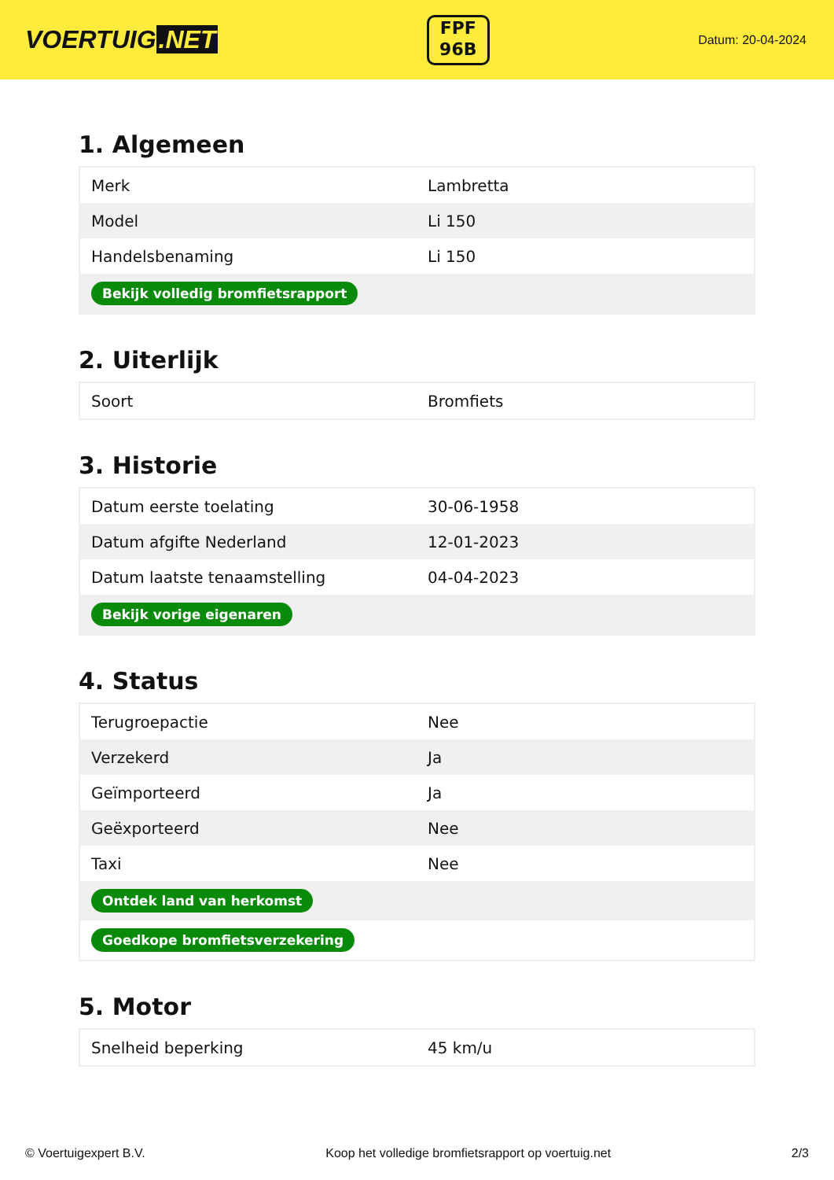VOERTUIG.NET
FPF
96B
Datum: 20-04-2024
1. Algemeen
| Merk | Lambretta |
| Model | Li 150 |
| Handelsbenaming | Li 150 |
| Bekijk volledig bromfietsrapport | |
2. Uiterlijk
| Soort | Bromfiets |
3. Historie
| Datum eerste toelating | 30-06-1958 |
| Datum afgifte Nederland | 12-01-2023 |
| Datum laatste tenaamstelling | 04-04-2023 |
| Bekijk vorige eigenaren | |
4. Status
| Terugroepactie | Nee |
| Verzekerd | Ja |
| Geïmporteerd | Ja |
| Geëxporteerd | Nee |
| Taxi | Nee |
| Ontdek land van herkomst | |
| Goedkope bromfietsverzekering | |
5. Motor
| Snelheid beperking | 45 km/u |
© Voertuigexpert B.V. Koop het volledige bromfietsrapport op voertuig.net 2/3